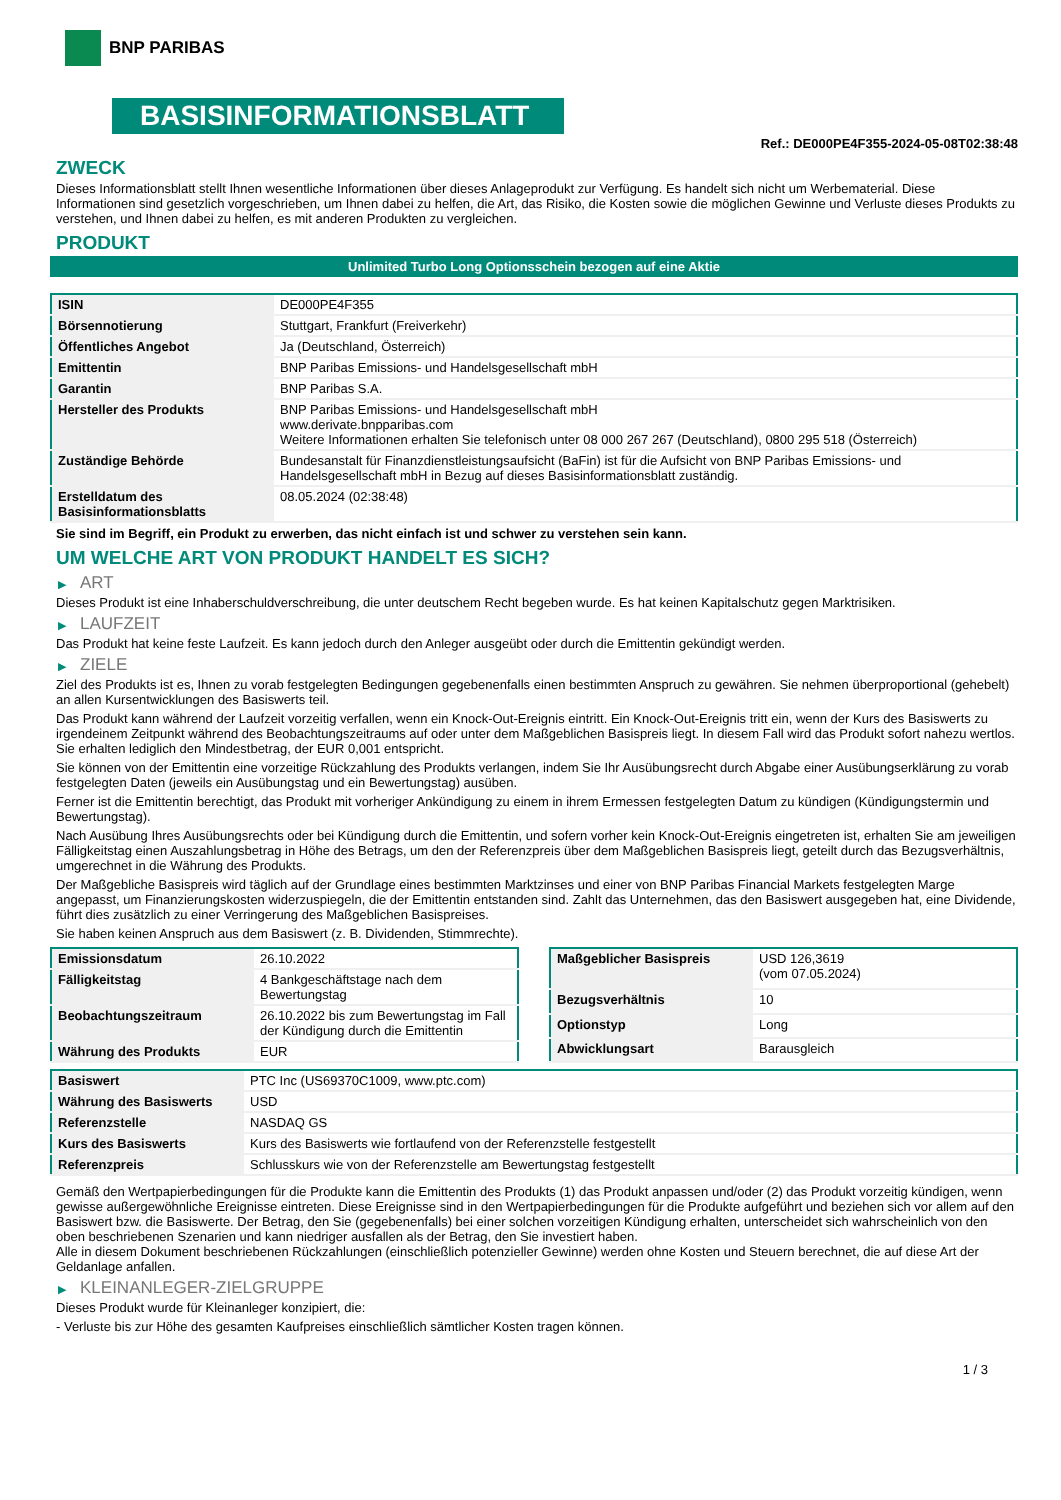BNP PARIBAS
BASISINFORMATIONSBLATT
Ref.: DE000PE4F355-2024-05-08T02:38:48
ZWECK
Dieses Informationsblatt stellt Ihnen wesentliche Informationen über dieses Anlageprodukt zur Verfügung. Es handelt sich nicht um Werbematerial. Diese Informationen sind gesetzlich vorgeschrieben, um Ihnen dabei zu helfen, die Art, das Risiko, die Kosten sowie die möglichen Gewinne und Verluste dieses Produkts zu verstehen, und Ihnen dabei zu helfen, es mit anderen Produkten zu vergleichen.
PRODUKT
Unlimited Turbo Long Optionsschein bezogen auf eine Aktie
| ISIN | DE000PE4F355 |
| Börsennotierung | Stuttgart, Frankfurt (Freiverkehr) |
| Öffentliches Angebot | Ja (Deutschland, Österreich) |
| Emittentin | BNP Paribas Emissions- und Handelsgesellschaft mbH |
| Garantin | BNP Paribas S.A. |
| Hersteller des Produkts | BNP Paribas Emissions- und Handelsgesellschaft mbH www.derivate.bnpparibas.com Weitere Informationen erhalten Sie telefonisch unter 08 000 267 267 (Deutschland), 0800 295 518 (Österreich) |
| Zuständige Behörde | Bundesanstalt für Finanzdienstleistungsaufsicht (BaFin) ist für die Aufsicht von BNP Paribas Emissions- und Handelsgesellschaft mbH in Bezug auf dieses Basisinformationsblatt zuständig. |
| Erstelldatum des Basisinformationsblatts | 08.05.2024 (02:38:48) |
Sie sind im Begriff, ein Produkt zu erwerben, das nicht einfach ist und schwer zu verstehen sein kann.
UM WELCHE ART VON PRODUKT HANDELT ES SICH?
▶ ART
Dieses Produkt ist eine Inhaberschuldverschreibung, die unter deutschem Recht begeben wurde. Es hat keinen Kapitalschutz gegen Marktrisiken.
▶ LAUFZEIT
Das Produkt hat keine feste Laufzeit. Es kann jedoch durch den Anleger ausgeübt oder durch die Emittentin gekündigt werden.
▶ ZIELE
Ziel des Produkts ist es, Ihnen zu vorab festgelegten Bedingungen gegebenenfalls einen bestimmten Anspruch zu gewähren. Sie nehmen überproportional (gehebelt) an allen Kursentwicklungen des Basiswerts teil.
Das Produkt kann während der Laufzeit vorzeitig verfallen, wenn ein Knock-Out-Ereignis eintritt. Ein Knock-Out-Ereignis tritt ein, wenn der Kurs des Basiswerts zu irgendeinem Zeitpunkt während des Beobachtungszeitraums auf oder unter dem Maßgeblichen Basispreis liegt. In diesem Fall wird das Produkt sofort nahezu wertlos. Sie erhalten lediglich den Mindestbetrag, der EUR 0,001 entspricht.
Sie können von der Emittentin eine vorzeitige Rückzahlung des Produkts verlangen, indem Sie Ihr Ausübungsrecht durch Abgabe einer Ausübungserklärung zu vorab festgelegten Daten (jeweils ein Ausübungstag und ein Bewertungstag) ausüben.
Ferner ist die Emittentin berechtigt, das Produkt mit vorheriger Ankündigung zu einem in ihrem Ermessen festgelegten Datum zu kündigen (Kündigungstermin und Bewertungstag).
Nach Ausübung Ihres Ausübungsrechts oder bei Kündigung durch die Emittentin, und sofern vorher kein Knock-Out-Ereignis eingetreten ist, erhalten Sie am jeweiligen Fälligkeitstag einen Auszahlungsbetrag in Höhe des Betrags, um den der Referenzpreis über dem Maßgeblichen Basispreis liegt, geteilt durch das Bezugsverhältnis, umgerechnet in die Währung des Produkts.
Der Maßgebliche Basispreis wird täglich auf der Grundlage eines bestimmten Marktzinses und einer von BNP Paribas Financial Markets festgelegten Marge angepasst, um Finanzierungskosten widerzuspiegeln, die der Emittentin entstanden sind. Zahlt das Unternehmen, das den Basiswert ausgegeben hat, eine Dividende, führt dies zusätzlich zu einer Verringerung des Maßgeblichen Basispreises.
Sie haben keinen Anspruch aus dem Basiswert (z. B. Dividenden, Stimmrechte).
| Emissionsdatum | 26.10.2022 |
| Fälligkeitstag | 4 Bankgeschäftstage nach dem Bewertungstag |
| Beobachtungszeitraum | 26.10.2022 bis zum Bewertungstag im Fall der Kündigung durch die Emittentin |
| Währung des Produkts | EUR |
| Maßgeblicher Basispreis | USD 126,3619 (vom 07.05.2024) |
| Bezugsverhältnis | 10 |
| Optionstyp | Long |
| Abwicklungsart | Barausgleich |
| Basiswert | PTC Inc (US69370C1009, www.ptc.com) |
| Währung des Basiswerts | USD |
| Referenzstelle | NASDAQ GS |
| Kurs des Basiswerts | Kurs des Basiswerts wie fortlaufend von der Referenzstelle festgestellt |
| Referenzpreis | Schlusskurs wie von der Referenzstelle am Bewertungstag festgestellt |
Gemäß den Wertpapierbedingungen für die Produkte kann die Emittentin des Produkts (1) das Produkt anpassen und/oder (2) das Produkt vorzeitig kündigen, wenn gewisse außergewöhnliche Ereignisse eintreten. Diese Ereignisse sind in den Wertpapierbedingungen für die Produkte aufgeführt und beziehen sich vor allem auf den Basiswert bzw. die Basiswerte. Der Betrag, den Sie (gegebenenfalls) bei einer solchen vorzeitigen Kündigung erhalten, unterscheidet sich wahrscheinlich von den oben beschriebenen Szenarien und kann niedriger ausfallen als der Betrag, den Sie investiert haben.
Alle in diesem Dokument beschriebenen Rückzahlungen (einschließlich potenzieller Gewinne) werden ohne Kosten und Steuern berechnet, die auf diese Art der Geldanlage anfallen.
▶ KLEINANLEGER-ZIELGRUPPE
Dieses Produkt wurde für Kleinanleger konzipiert, die:
- Verluste bis zur Höhe des gesamten Kaufpreises einschließlich sämtlicher Kosten tragen können.
1 / 3